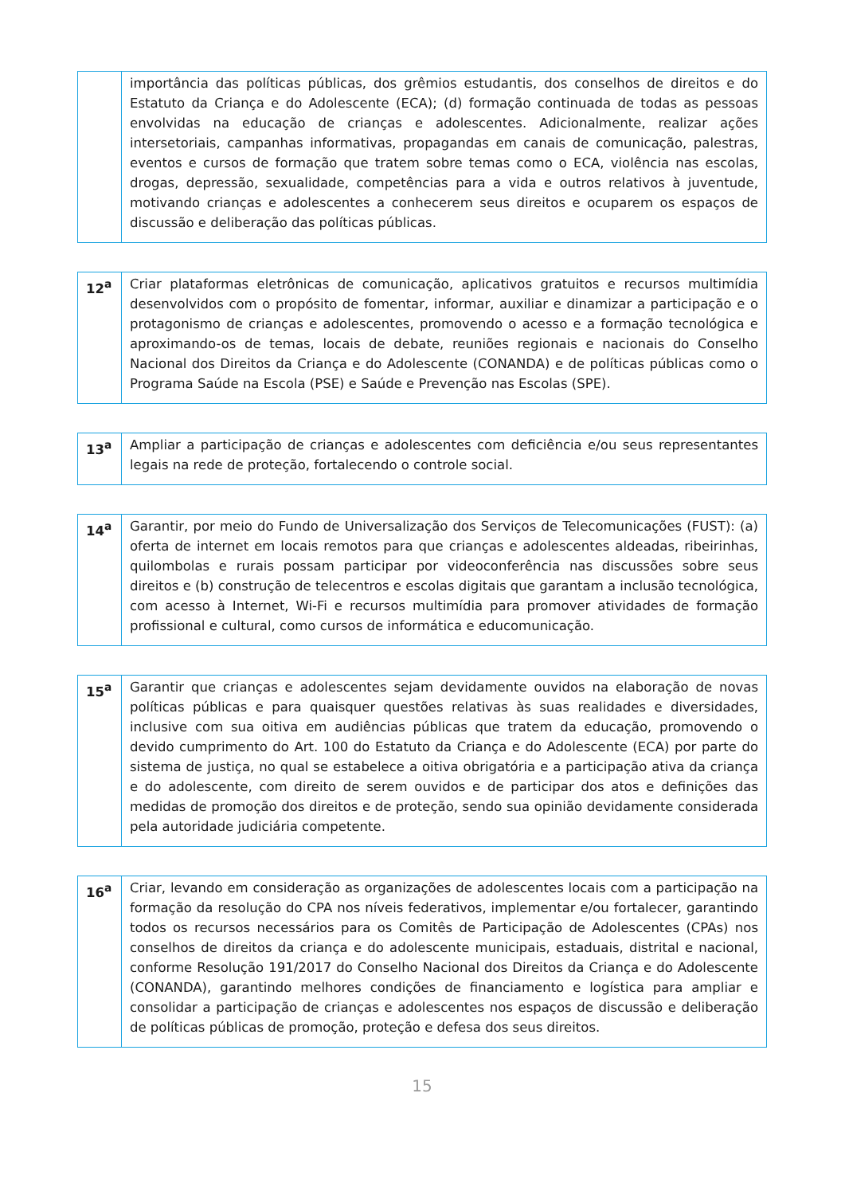| | importância das políticas públicas, dos grêmios estudantis, dos conselhos de direitos e do Estatuto da Criança e do Adolescente (ECA); (d) formação continuada de todas as pessoas envolvidas na educação de crianças e adolescentes. Adicionalmente, realizar ações intersetoriais, campanhas informativas, propagandas em canais de comunicação, palestras, eventos e cursos de formação que tratem sobre temas como o ECA, violência nas escolas, drogas, depressão, sexualidade, competências para a vida e outros relativos à juventude, motivando crianças e adolescentes a conhecerem seus direitos e ocuparem os espaços de discussão e deliberação das políticas públicas. |
| 12<sup>a</sup> | Criar plataformas eletrônicas de comunicação, aplicativos gratuitos e recursos multimídia desenvolvidos com o propósito de fomentar, informar, auxiliar e dinamizar a participação e o protagonismo de crianças e adolescentes, promovendo o acesso e a formação tecnológica e aproximando-os de temas, locais de debate, reuniões regionais e nacionais do Conselho Nacional dos Direitos da Criança e do Adolescente (CONANDA) e de políticas públicas como o Programa Saúde na Escola (PSE) e Saúde e Prevenção nas Escolas (SPE). |
| 13<sup>a</sup> | Ampliar a participação de crianças e adolescentes com deficiência e/ou seus representantes legais na rede de proteção, fortalecendo o controle social. |
| 14<sup>a</sup> | Garantir, por meio do Fundo de Universalização dos Serviços de Telecomunicações (FUST): (a) oferta de internet em locais remotos para que crianças e adolescentes aldeadas, ribeirinhas, quilombolas e rurais possam participar por videoconferência nas discussões sobre seus direitos e (b) construção de telecentros e escolas digitais que garantam a inclusão tecnológica, com acesso à Internet, Wi-Fi e recursos multimídia para promover atividades de formação profissional e cultural, como cursos de informática e educomunicação. |
| 15<sup>a</sup> | Garantir que crianças e adolescentes sejam devidamente ouvidos na elaboração de novas políticas públicas e para quaisquer questões relativas às suas realidades e diversidades, inclusive com sua oitiva em audiências públicas que tratem da educação, promovendo o devido cumprimento do Art. 100 do Estatuto da Criança e do Adolescente (ECA) por parte do sistema de justiça, no qual se estabelece a oitiva obrigatória e a participação ativa da criança e do adolescente, com direito de serem ouvidos e de participar dos atos e definições das medidas de promoção dos direitos e de proteção, sendo sua opinião devidamente considerada pela autoridade judiciária competente. |
| 16<sup>a</sup> | Criar, levando em consideração as organizações de adolescentes locais com a participação na formação da resolução do CPA nos níveis federativos, implementar e/ou fortalecer, garantindo todos os recursos necessários para os Comitês de Participação de Adolescentes (CPAs) nos conselhos de direitos da criança e do adolescente municipais, estaduais, distrital e nacional, conforme Resolução 191/2017 do Conselho Nacional dos Direitos da Criança e do Adolescente (CONANDA), garantindo melhores condições de financiamento e logística para ampliar e consolidar a participação de crianças e adolescentes nos espaços de discussão e deliberação de políticas públicas de promoção, proteção e defesa dos seus direitos. |
15